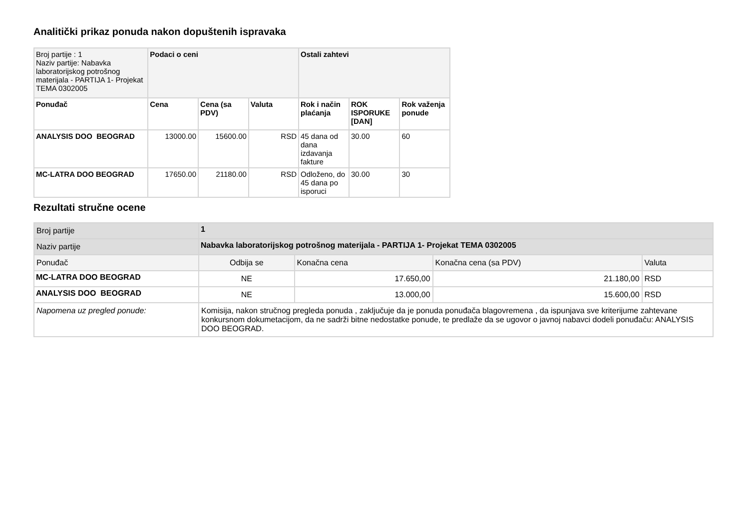Analitički prikaz ponuda nakon dopuštenih ispravaka
| Broj partije : 1 Naziv partije: Nabavka laboratorijskog potrošnog materijala - PARTIJA 1- Projekat TEMA 0302005 | Podaci o ceni | | | Ostali zahtevi | | |
| Ponuđač | Cena | Cena (sa PDV) | Valuta | Rok i način plaćanja | ROK ISPORUKE [DAN] | Rok važenja ponude |
| ANALYSIS DOO BEOGRAD | 13000.00 | 15600.00 | RSD | 45 dana od dana izdavanja fakture | 30.00 | 60 |
| MC-LATRA DOO BEOGRAD | 17650.00 | 21180.00 | RSD | Odloženo, do 45 dana po isporuci | 30.00 | 30 |
Rezultati stručne ocene
| Broj partije | 1 | | | | |
| Naziv partije | Nabavka laboratorijskog potrošnog materijala - PARTIJA 1- Projekat TEMA 0302005 | | | | |
| Ponuđač | | Odbija se | Konačna cena | Konačna cena (sa PDV) | Valuta |
| MC-LATRA DOO BEOGRAD | | NE | 17.650,00 | 21.180,00 | RSD |
| ANALYSIS DOO BEOGRAD | | NE | 13.000,00 | 15.600,00 | RSD |
| Napomena uz pregled ponude: | | Komisija, nakon stručnog pregleda ponuda , zaključuje da je ponuda ponuđača blagovremena , da ispunjava sve kriterijume zahtevane konkursnom dokumetacijom, da ne sadrži bitne nedostatke ponude, te predlaže da se ugovor o javnoj nabavci dodeli ponuđaču: ANALYSIS DOO BEOGRAD. | | | |